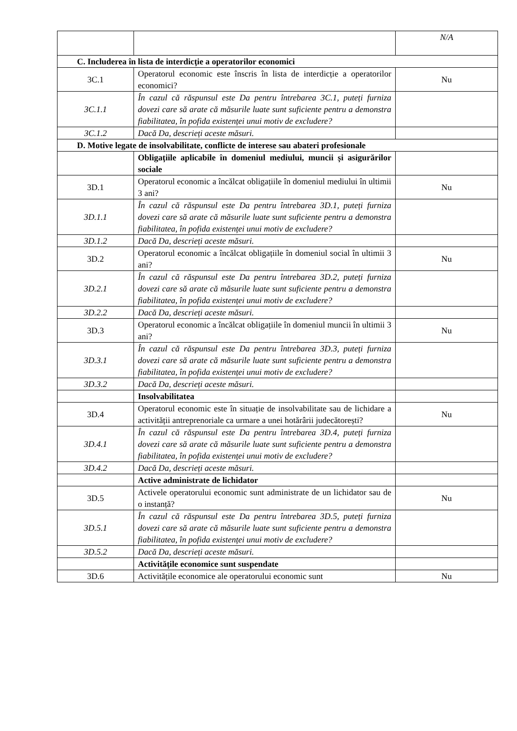| | | N/A |
| C. Includerea în lista de interdicție a operatorilor economici | | |
| 3C.1 | Operatorul economic este înscris în lista de interdicție a operatorilor economici? | Nu |
| 3C.1.1 | În cazul că răspunsul este Da pentru întrebarea 3C.1, puteți furniza dovezi care să arate că măsurile luate sunt suficiente pentru a demonstra fiabilitatea, în pofida existenței unui motiv de excludere? | |
| 3C.1.2 | Dacă Da, descrieți aceste măsuri. | |
| D. Motive legate de insolvabilitate, conflicte de interese sau abateri profesionale | | |
| | Obligațiile aplicabile în domeniul mediului, muncii și asigurărilor sociale | |
| 3D.1 | Operatorul economic a încălcat obligațiile în domeniul mediului în ultimii 3 ani? | Nu |
| 3D.1.1 | În cazul că răspunsul este Da pentru întrebarea 3D.1, puteți furniza dovezi care să arate că măsurile luate sunt suficiente pentru a demonstra fiabilitatea, în pofida existenței unui motiv de excludere? | |
| 3D.1.2 | Dacă Da, descrieți aceste măsuri. | |
| 3D.2 | Operatorul economic a încălcat obligațiile în domeniul social în ultimii 3 ani? | Nu |
| 3D.2.1 | În cazul că răspunsul este Da pentru întrebarea 3D.2, puteți furniza dovezi care să arate că măsurile luate sunt suficiente pentru a demonstra fiabilitatea, în pofida existenței unui motiv de excludere? | |
| 3D.2.2 | Dacă Da, descrieți aceste măsuri. | |
| 3D.3 | Operatorul economic a încălcat obligațiile în domeniul muncii în ultimii 3 ani? | Nu |
| 3D.3.1 | În cazul că răspunsul este Da pentru întrebarea 3D.3, puteți furniza dovezi care să arate că măsurile luate sunt suficiente pentru a demonstra fiabilitatea, în pofida existenței unui motiv de excludere? | |
| 3D.3.2 | Dacă Da, descrieți aceste măsuri. | |
| | Insolvabilitatea | |
| 3D.4 | Operatorul economic este în situație de insolvabilitate sau de lichidare a activității antreprenoriale ca urmare a unei hotărârii judecătorești? | Nu |
| 3D.4.1 | În cazul că răspunsul este Da pentru întrebarea 3D.4, puteți furniza dovezi care să arate că măsurile luate sunt suficiente pentru a demonstra fiabilitatea, în pofida existenței unui motiv de excludere? | |
| 3D.4.2 | Dacă Da, descrieți aceste măsuri. | |
| | Active administrate de lichidator | |
| 3D.5 | Activele operatorului economic sunt administrate de un lichidator sau de o instanță? | Nu |
| 3D.5.1 | În cazul că răspunsul este Da pentru întrebarea 3D.5, puteți furniza dovezi care să arate că măsurile luate sunt suficiente pentru a demonstra fiabilitatea, în pofida existenței unui motiv de excludere? | |
| 3D.5.2 | Dacă Da, descrieți aceste măsuri. | |
| | Activitățile economice sunt suspendate | |
| 3D.6 | Activitățile economice ale operatorului economic sunt | Nu |